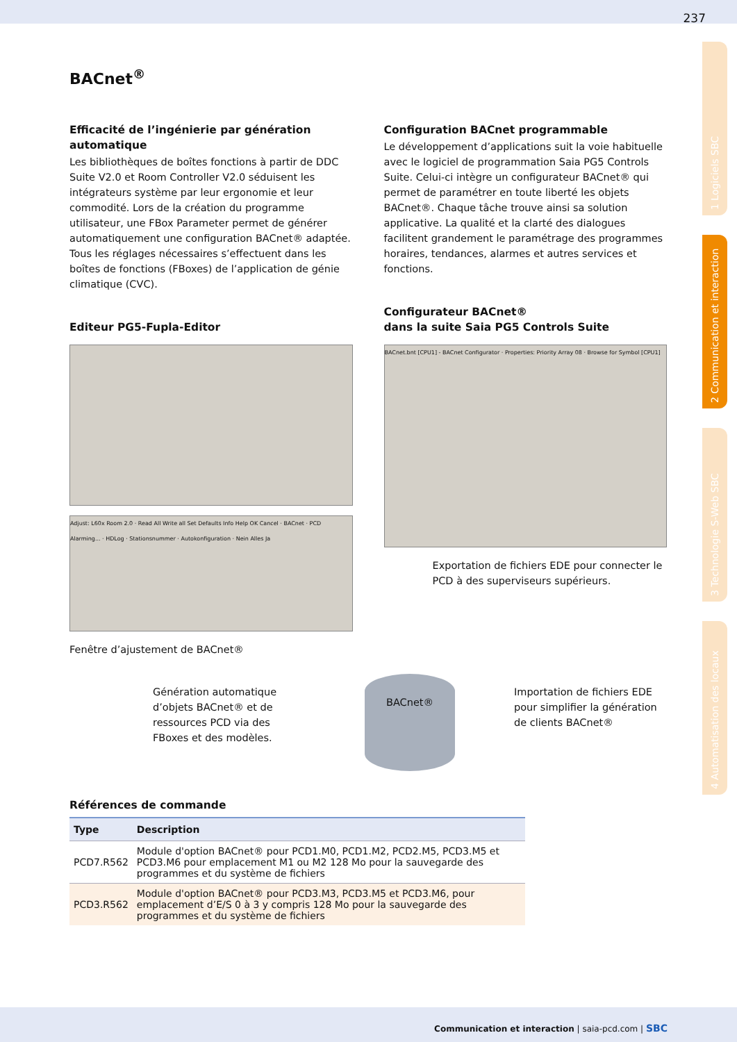237
1 Logiciels SBC
2 Communication et interaction
3 Technologie S-Web SBC
4 Automatisation des locaux
BACnet<sup>®</sup>
Efficacité de l’ingénierie par génération automatique
Les bibliothèques de boîtes fonctions à partir de DDC Suite V2.0 et Room Controller V2.0 séduisent les intégrateurs système par leur ergonomie et leur commodité. Lors de la création du programme utilisateur, une FBox Parameter permet de générer automatiquement une configuration BACnet® adaptée. Tous les réglages nécessaires s’effectuent dans les boîtes de fonctions (FBoxes) de l’application de génie climatique (CVC).
Editeur PG5-Fupla-Editor
Adjust: L60x Room 2.0 · Read All Write all Set Defaults Info Help OK Cancel · BACnet · PCD Alarming... · HDLog · Stationsnummer · Autokonfiguration · Nein Alles Ja
Fenêtre d’ajustement de BACnet®
Configuration BACnet programmable
Le développement d’applications suit la voie habituelle avec le logiciel de programmation Saia PG5 Controls Suite. Celui-ci intègre un configurateur BACnet® qui permet de paramétrer en toute liberté les objets BACnet®. Chaque tâche trouve ainsi sa solution applicative. La qualité et la clarté des dialogues facilitent grandement le paramétrage des programmes horaires, tendances, alarmes et autres services et fonctions.
Configurateur BACnet®
dans la suite Saia PG5 Controls Suite
BACnet.bnt [CPU1] - BACnet Configurator · Properties: Priority Array 08 · Browse for Symbol [CPU1]
Exportation de fichiers EDE pour connecter le PCD à des superviseurs supérieurs.
Génération automatique d’objets BACnet® et de ressources PCD via des FBoxes et des modèles.
BACnet®
Importation de fichiers EDE pour simplifier la génération de clients BACnet®
Références de commande
| Type | Description |
| --- | --- |
| PCD7.R562 | Module d'option BACnet® pour PCD1.M0, PCD1.M2, PCD2.M5, PCD3.M5 et PCD3.M6 pour emplacement M1 ou M2 128 Mo pour la sauvegarde des programmes et du système de fichiers |
| PCD3.R562 | Module d'option BACnet® pour PCD3.M3, PCD3.M5 et PCD3.M6, pour emplacement d’E/S 0 à 3 y compris 128 Mo pour la sauvegarde des programmes et du système de fichiers |
Communication et interaction | saia-pcd.com | SBC